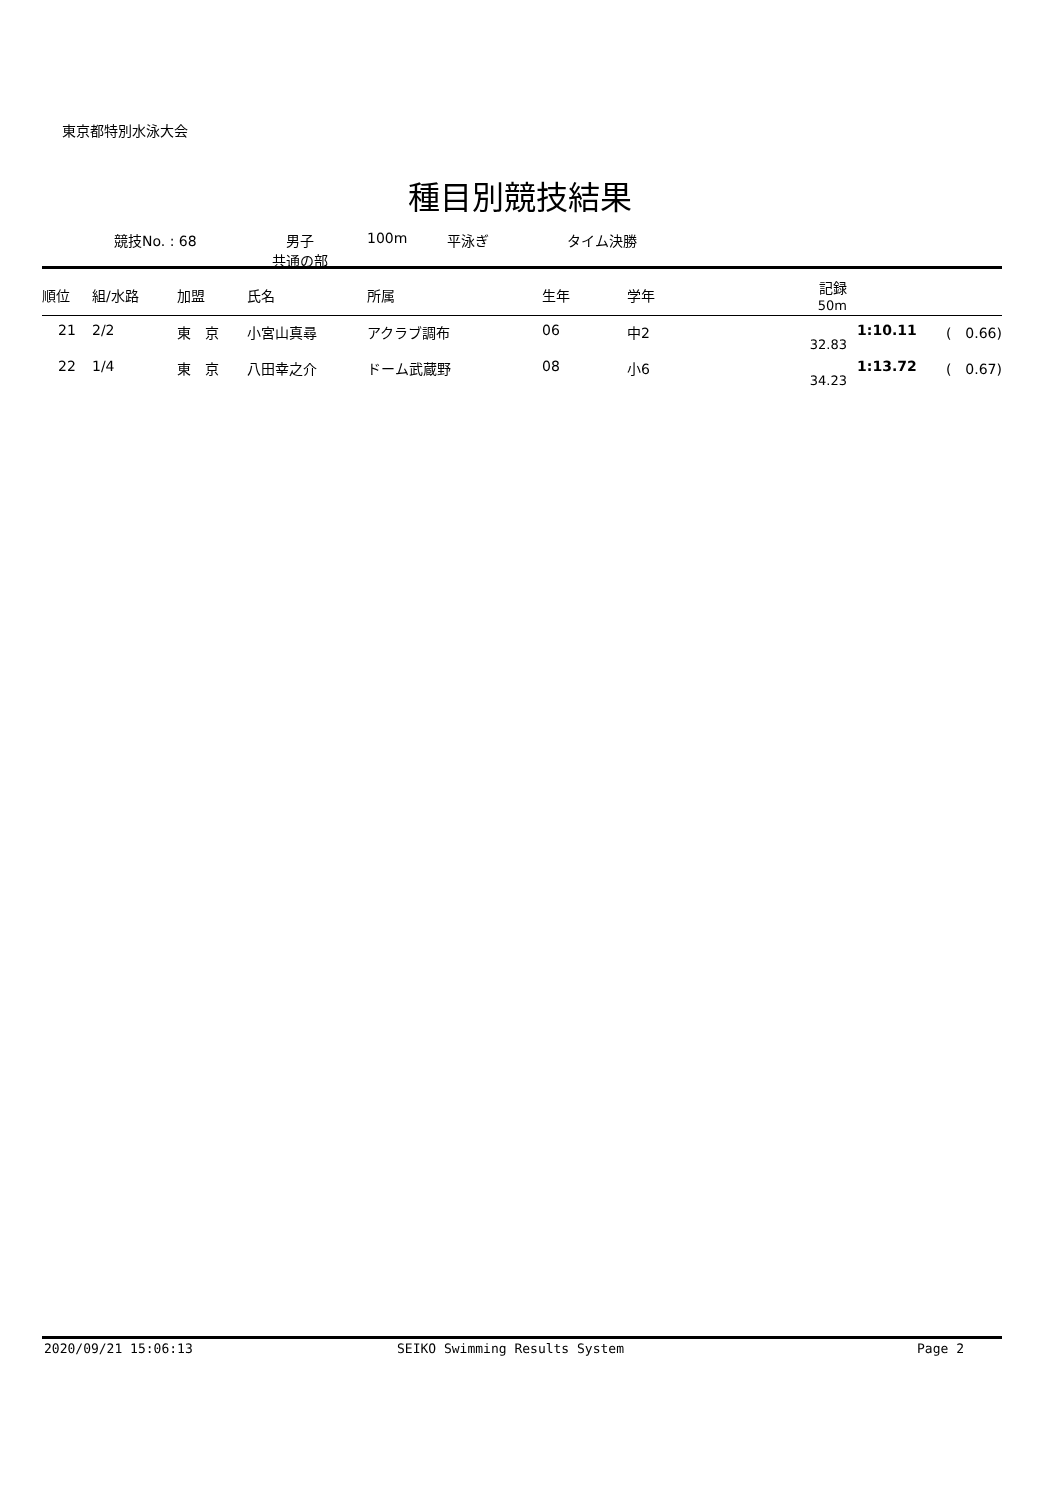東京都特別水泳大会
種目別競技結果
競技No. : 68 男子
共通の部
100m 平泳ぎ タイム決勝
| 順位 | 組/水路 | 加盟 | 氏名 | 所属 | 生年 | 学年 | 記録 50m | | |
| --- | --- | --- | --- | --- | --- | --- | --- | --- | --- |
| 21 | 2/2 | 東 京 | 小宮山真尋 | アクラブ調布 | 06 | 中2 | 32.83 | 1:10.11 | ( 0.66) |
| 22 | 1/4 | 東 京 | 八田幸之介 | ドーム武蔵野 | 08 | 小6 | 34.23 | 1:13.72 | ( 0.67) |
2020/09/21 15:06:13 SEIKO Swimming Results System Page 2